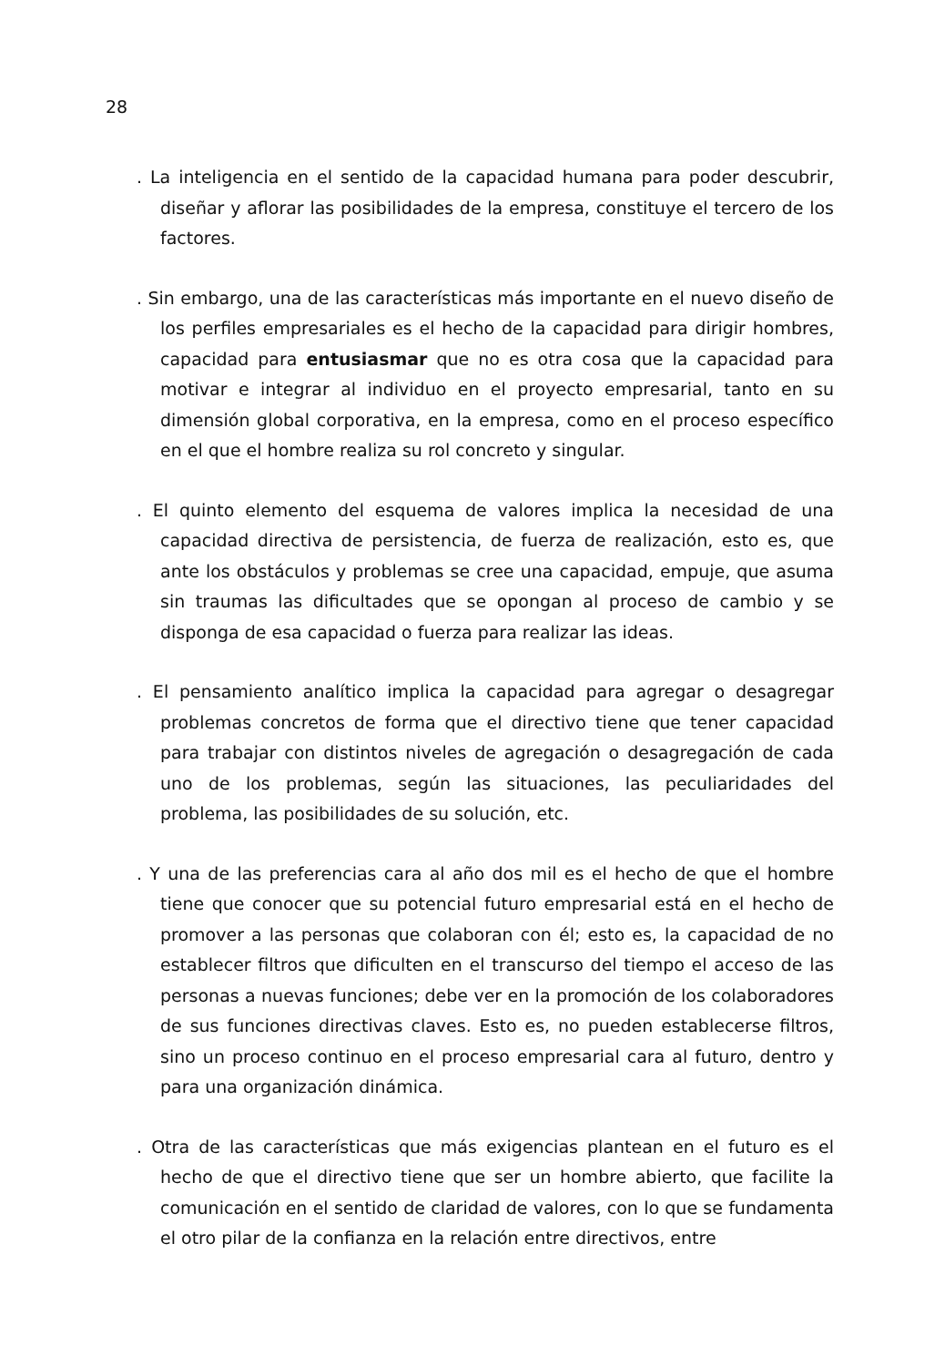28
. La inteligencia en el sentido de la capacidad humana para poder descubrir, diseñar y aflorar las posibilidades de la empresa, constituye el tercero de los factores.
. Sin embargo, una de las características más importante en el nuevo diseño de los perfiles empresariales es el hecho de la capacidad para dirigir hombres, capacidad para entusiasmar que no es otra cosa que la capacidad para motivar e integrar al individuo en el proyecto empresarial, tanto en su dimensión global corporativa, en la empresa, como en el proceso específico en el que el hombre realiza su rol concreto y singular.
. El quinto elemento del esquema de valores implica la necesidad de una capacidad directiva de persistencia, de fuerza de realización, esto es, que ante los obstáculos y problemas se cree una capacidad, empuje, que asuma sin traumas las dificultades que se opongan al proceso de cambio y se disponga de esa capacidad o fuerza para realizar las ideas.
. El pensamiento analítico implica la capacidad para agregar o desagregar problemas concretos de forma que el directivo tiene que tener capacidad para trabajar con distintos niveles de agregación o desagregación de cada uno de los problemas, según las situaciones, las peculiaridades del problema, las posibilidades de su solución, etc.
. Y una de las preferencias cara al año dos mil es el hecho de que el hombre tiene que conocer que su potencial futuro empresarial está en el hecho de promover a las personas que colaboran con él; esto es, la capacidad de no establecer filtros que dificulten en el transcurso del tiempo el acceso de las personas a nuevas funciones; debe ver en la promoción de los colaboradores de sus funciones directivas claves. Esto es, no pueden establecerse filtros, sino un proceso continuo en el proceso empresarial cara al futuro, dentro y para una organización dinámica.
. Otra de las características que más exigencias plantean en el futuro es el hecho de que el directivo tiene que ser un hombre abierto, que facilite la comunicación en el sentido de claridad de valores, con lo que se fundamenta el otro pilar de la confianza en la relación entre directivos, entre